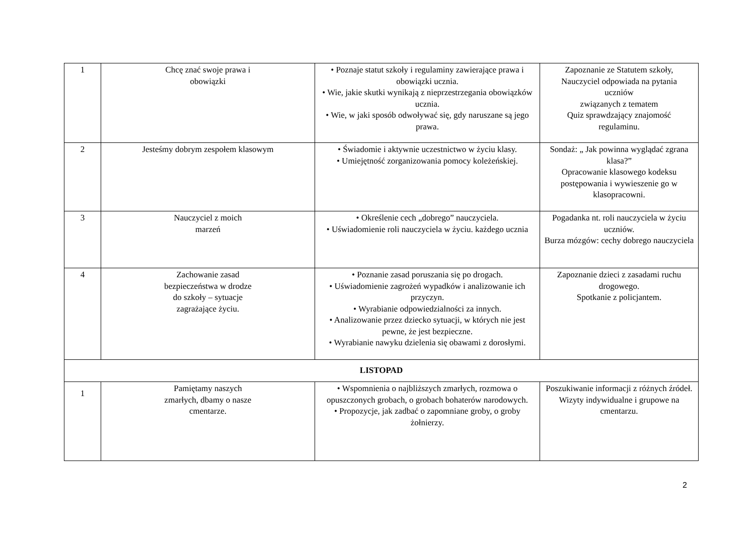| 1 | Chcę znać swoje prawa i obowiązki | • Poznaje statut szkoły i regulaminy zawierające prawa i obowiązki ucznia. • Wie, jakie skutki wynikają z nieprzestrzegania obowiązków ucznia. • Wie, w jaki sposób odwoływać się, gdy naruszane są jego prawa. | Zapoznanie ze Statutem szkoły, Nauczyciel odpowiada na pytania uczniów związanych z tematem Quiz sprawdzający znajomość regulaminu. |
| 2 | Jesteśmy dobrym zespołem klasowym | • Świadomie i aktywnie uczestnictwo w życiu klasy. • Umiejętność zorganizowania pomocy koleżeńskiej. | Sondaż: „ Jak powinna wyglądać zgrana klasa?” Opracowanie klasowego kodeksu postępowania i wywieszenie go w klasopracowni. |
| 3 | Nauczyciel z moich marzeń | • Określenie cech „dobrego” nauczyciela. • Uświadomienie roli nauczyciela w życiu. każdego ucznia | Pogadanka nt. roli nauczyciela w życiu uczniów. Burza mózgów: cechy dobrego nauczyciela |
| 4 | Zachowanie zasad bezpieczeństwa w drodze do szkoły – sytuacje zagrażające życiu. | • Poznanie zasad poruszania się po drogach. • Uświadomienie zagrożeń wypadków i analizowanie ich przyczyn. • Wyrabianie odpowiedzialności za innych. • Analizowanie przez dziecko sytuacji, w których nie jest pewne, że jest bezpieczne. • Wyrabianie nawyku dzielenia się obawami z dorosłymi. | Zapoznanie dzieci z zasadami ruchu drogowego. Spotkanie z policjantem. |
| LISTOPAD | | | |
| 1 | Pamiętamy naszych zmarłych, dbamy o nasze cmentarze. | • Wspomnienia o najbliższych zmarłych, rozmowa o opuszczonych grobach, o grobach bohaterów narodowych. • Propozycje, jak zadbać o zapomniane groby, o groby żołnierzy. | Poszukiwanie informacji z różnych źródeł. Wizyty indywidualne i grupowe na cmentarzu. |
2